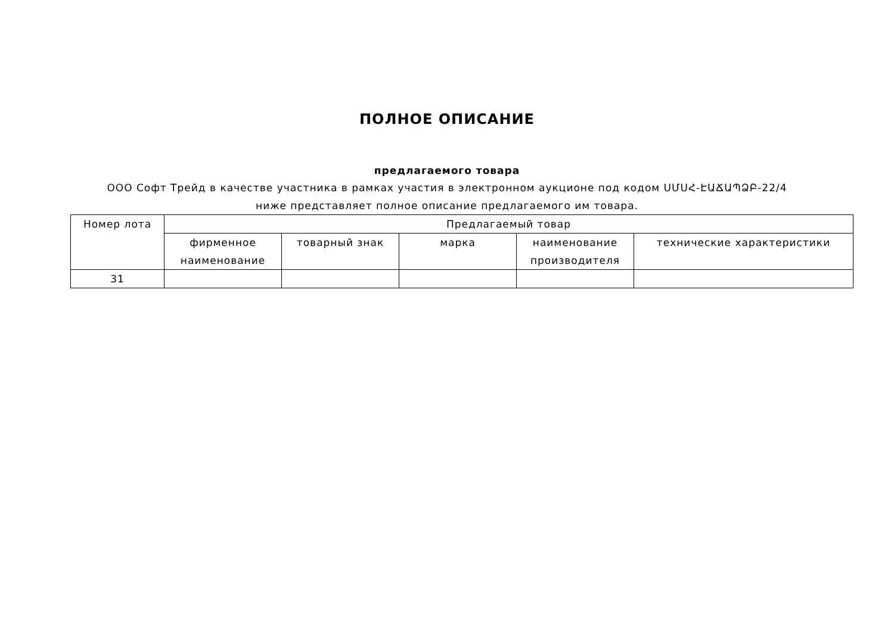ПОЛНОЕ ОПИСАНИЕ
предлагаемого товара
ООО Софт Трейд в качестве участника в рамках участия в электронном аукционе под кодом ՍՄՍՀ-ԷԱՃԱՊՁԲ-22/4 ниже представляет полное описание предлагаемого им товара.
| Номер лота | Предлагаемый товар | | | | |
| --- | --- | --- | --- | --- | --- |
| | фирменное наименование | товарный знак | марка | наименование производителя | технические характеристики |
| 31 | | | | | |